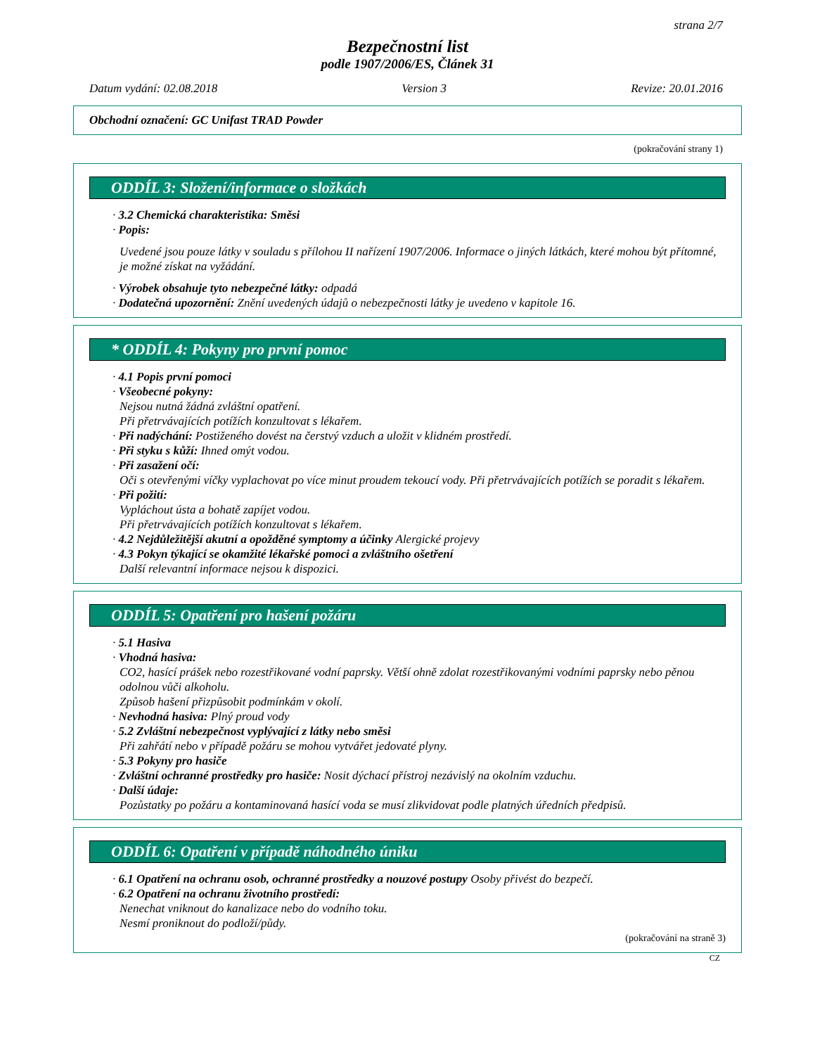strana 2/7
Bezpečnostní list
podle 1907/2006/ES, Článek 31
Datum vydání: 02.08.2018 Version 3 Revize: 20.01.2016
Obchodní označení: GC Unifast TRAD Powder
(pokračování strany 1)
ODDÍL 3: Složení/informace o složkách
· 3.2 Chemická charakteristika: Směsi
· Popis:
Uvedené jsou pouze látky v souladu s přílohou II nařízení 1907/2006. Informace o jiných látkách, které mohou být přítomné, je možné získat na vyžádání.
· Výrobek obsahuje tyto nebezpečné látky: odpadá
· Dodatečná upozornění: Znění uvedených údajů o nebezpečnosti látky je uvedeno v kapitole 16.
* ODDÍL 4: Pokyny pro první pomoc
· 4.1 Popis první pomoci
· Všeobecné pokyny:
Nejsou nutná žádná zvláštní opatření.
Při přetrvávajících potížích konzultovat s lékařem.
· Při nadýchání: Postiženého dovést na čerstvý vzduch a uložit v klidném prostředí.
· Při styku s kůží: Ihned omýt vodou.
· Při zasažení očí:
Oči s otevřenými víčky vyplachovat po více minut proudem tekoucí vody. Při přetrvávajících potížích se poradit s lékařem.
· Při požití:
Vypláchout ústa a bohatě zapíjet vodou.
Při přetrvávajících potížích konzultovat s lékařem.
· 4.2 Nejdůležitější akutní a opožděné symptomy a účinky Alergické projevy
· 4.3 Pokyn týkající se okamžité lékařské pomoci a zvláštního ošetření
Další relevantní informace nejsou k dispozici.
ODDÍL 5: Opatření pro hašení požáru
· 5.1 Hasiva
· Vhodná hasiva:
CO2, hasící prášek nebo rozestřikované vodní paprsky. Větší ohně zdolat rozestřikovanými vodními paprsky nebo pěnou odolnou vůči alkoholu.
Způsob hašení přizpůsobit podmínkám v okolí.
· Nevhodná hasiva: Plný proud vody
· 5.2 Zvláštní nebezpečnost vyplývající z látky nebo směsi
Při zahřátí nebo v případě požáru se mohou vytvářet jedovaté plyny.
· 5.3 Pokyny pro hasiče
· Zvláštní ochranné prostředky pro hasiče: Nosit dýchací přístroj nezávislý na okolním vzduchu.
· Další údaje:
Pozůstatky po požáru a kontaminovaná hasící voda se musí zlikvidovat podle platných úředních předpisů.
ODDÍL 6: Opatření v případě náhodného úniku
· 6.1 Opatření na ochranu osob, ochranné prostředky a nouzové postupy Osoby přivést do bezpečí.
· 6.2 Opatření na ochranu životního prostředí:
Nenechat vniknout do kanalizace nebo do vodního toku.
Nesmí proniknout do podloží/půdy.
(pokračování na straně 3)
CZ